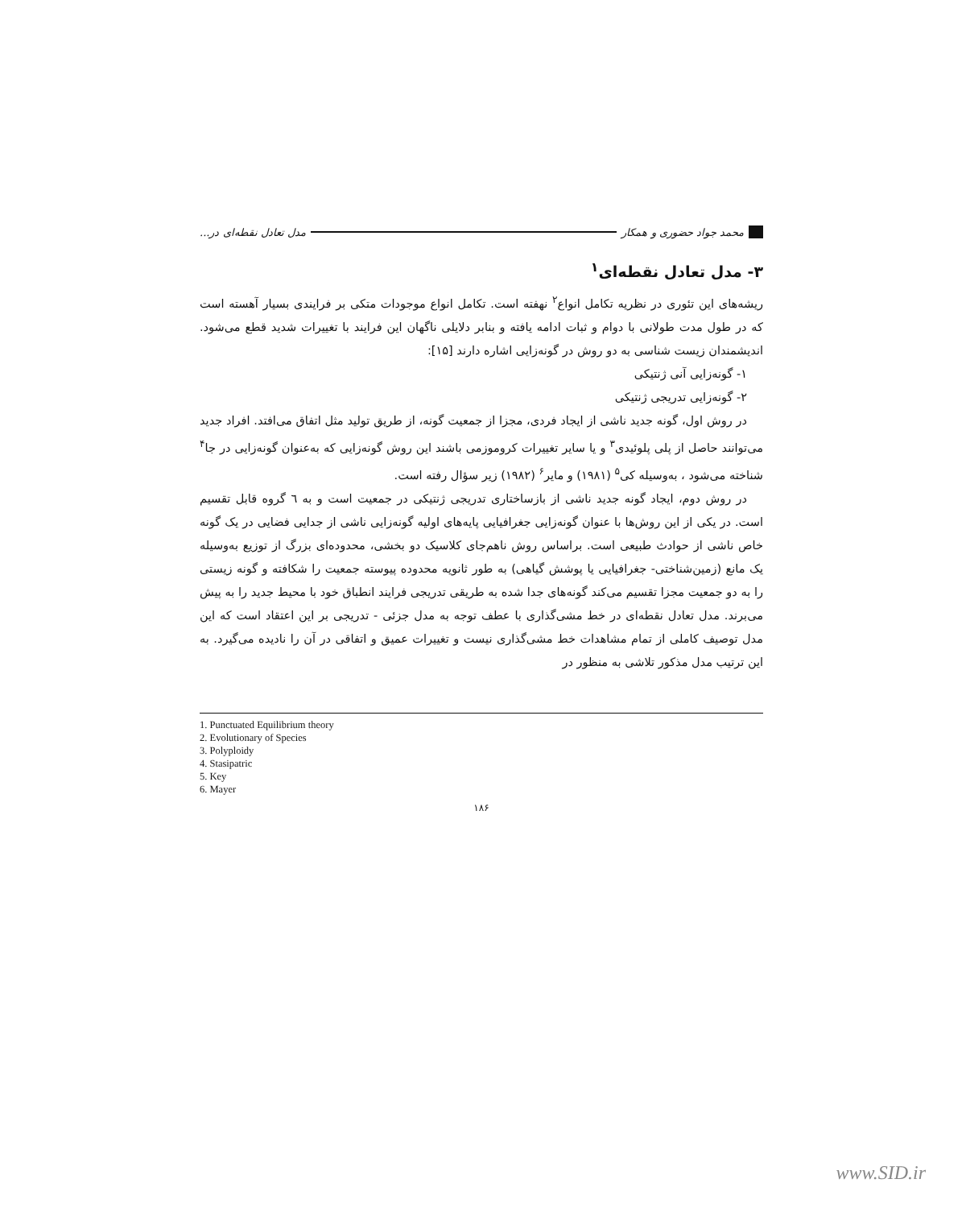محمد جواد حضوری و همکار مدل تعادل نقطه‌ای در...
۳- مدل تعادل نقطه‌ای<sup>۱</sup>
ریشه‌های این تئوری در نظریه تکامل انواع<sup>۲</sup> نهفته است. تکامل انواع موجودات متکی بر فرایندی بسیار آهسته است که در طول مدت طولانی با دوام و ثبات ادامه یافته و بنابر دلایلی ناگهان این فرایند با تغییرات شدید قطع می‌شود. اندیشمندان زیست شناسی به دو روش در گونه‌زایی اشاره دارند [۱۵]:
۱- گونه‌زایی آنی ژنتیکی
۲- گونه‌زایی تدریجی ژنتیکی
در روش اول، گونه جدید ناشی از ایجاد فردی، مجزا از جمعیت گونه، از طریق تولید مثل اتفاق می‌افتد. افراد جدید می‌توانند حاصل از پلی پلوئیدی<sup>۳</sup> و یا سایر تغییرات کروموزمی باشند این روش گونه‌زایی که به‌عنوان گونه‌زایی در جا<sup>۴</sup> شناخته می‌شود ، به‌وسیله کی<sup>۵</sup> (۱۹۸۱) و مایر<sup>۶</sup> (۱۹۸۲) زیر سؤال رفته است.
در روش دوم، ایجاد گونه جدید ناشی از بازساختاری تدریجی ژنتیکی در جمعیت است و به ٦ گروه قابل تقسیم است. در یکی از این روش‌ها با عنوان گونه‌زایی جغرافیایی پایه‌های اولیه گونه‌زایی ناشی از جدایی فضایی در یک گونه خاص ناشی از حوادث طبیعی است. براساس روش ناهم‌جای کلاسیک دو بخشی، محدوده‌ای بزرگ از توزیع به‌وسیله یک مانع (زمین‌شناختی- جغرافیایی یا پوشش گیاهی) به طور ثانویه محدوده پیوسته جمعیت را شکافته و گونه زیستی را به دو جمعیت مجزا تقسیم می‌کند گونه‌های جدا شده به طریقی تدریجی فرایند انطباق خود با محیط جدید را به پیش می‌برند. مدل تعادل نقطه‌ای در خط مشی‌گذاری با عطف توجه به مدل جزئی - تدریجی بر این اعتقاد است که این مدل توصیف کاملی از تمام مشاهدات خط مشی‌گذاری نیست و تغییرات عمیق و اتفاقی در آن را نادیده می‌گیرد. به این ترتیب مدل مذکور تلاشی به منظور در
1. Punctuated Equilibrium theory
2. Evolutionary of Species
3. Polyploidy
4. Stasipatric
5. Key
6. Mayer
۱۸۶
www.SID.ir